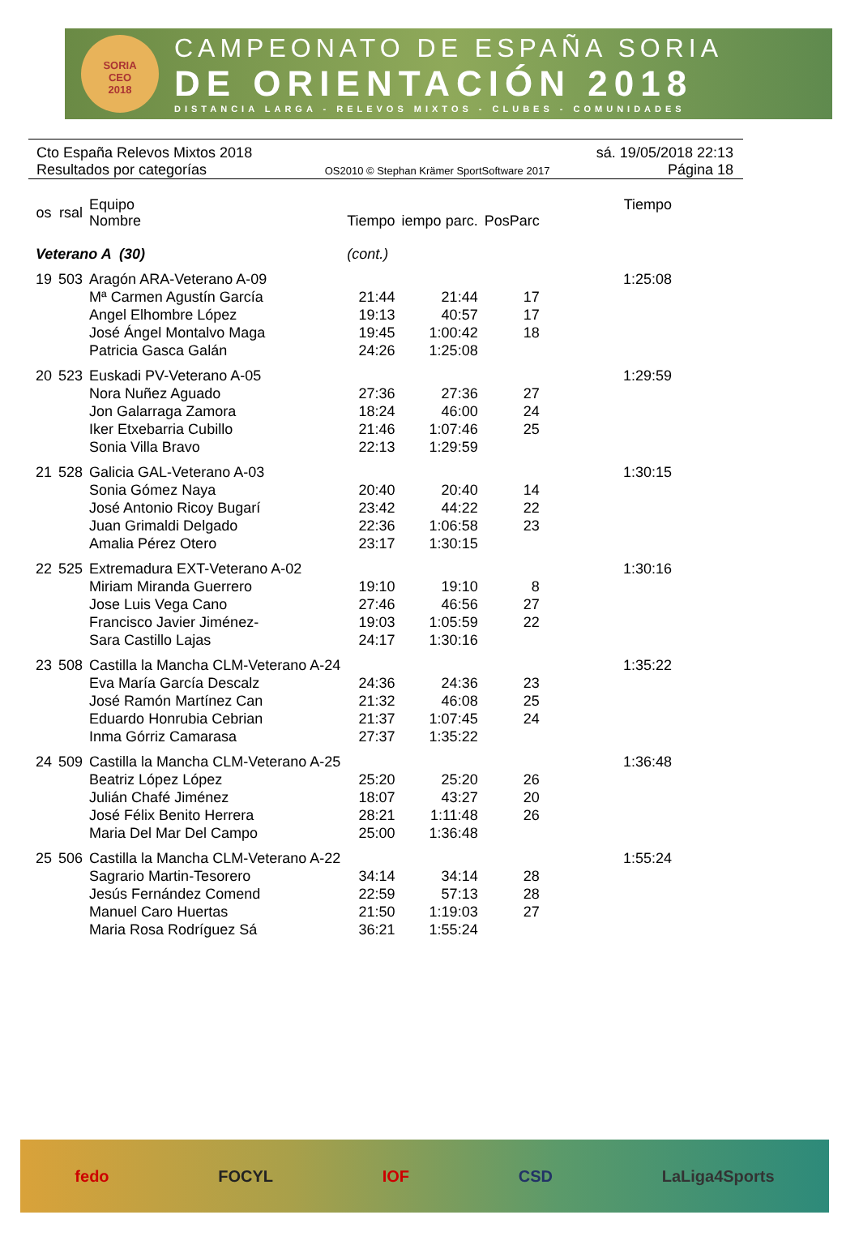SORIA
CEO
2018
CAMPEONATO DE ESPAÑA SORIA
DE ORIENTACIÓN 2018
DISTANCIA LARGA - RELEVOS MIXTOS - CLUBES - COMUNIDADES
Cto España Relevos Mixtos 2018 sá. 19/05/2018 22:13
Resultados por categorías OS2010 © Stephan Krämer SportSoftware 2017 Página 18
| os | rsal | Equipo Nombre | Tiempo | iempo parc. | PosParc | Tiempo |
| --- | --- | --- | --- | --- | --- | --- |
| Veterano A (30) | | | (cont.) | | | |
| 19 | 503 | Aragón ARA-Veterano A-09 | | | | 1:25:08 |
| | | Mª Carmen Agustín García | 21:44 | 21:44 | 17 | |
| | | Angel Elhombre López | 19:13 | 40:57 | 17 | |
| | | José Ángel Montalvo Maga | 19:45 | 1:00:42 | 18 | |
| | | Patricia Gasca Galán | 24:26 | 1:25:08 | | |
| 20 | 523 | Euskadi PV-Veterano A-05 | | | | 1:29:59 |
| | | Nora Nuñez Aguado | 27:36 | 27:36 | 27 | |
| | | Jon Galarraga Zamora | 18:24 | 46:00 | 24 | |
| | | Iker Etxebarria Cubillo | 21:46 | 1:07:46 | 25 | |
| | | Sonia Villa Bravo | 22:13 | 1:29:59 | | |
| 21 | 528 | Galicia GAL-Veterano A-03 | | | | 1:30:15 |
| | | Sonia Gómez Naya | 20:40 | 20:40 | 14 | |
| | | José Antonio Ricoy Bugarí | 23:42 | 44:22 | 22 | |
| | | Juan Grimaldi Delgado | 22:36 | 1:06:58 | 23 | |
| | | Amalia Pérez Otero | 23:17 | 1:30:15 | | |
| 22 | 525 | Extremadura EXT-Veterano A-02 | | | | 1:30:16 |
| | | Miriam Miranda Guerrero | 19:10 | 19:10 | 8 | |
| | | Jose Luis Vega Cano | 27:46 | 46:56 | 27 | |
| | | Francisco Javier Jiménez- | 19:03 | 1:05:59 | 22 | |
| | | Sara Castillo Lajas | 24:17 | 1:30:16 | | |
| 23 | 508 | Castilla la Mancha CLM-Veterano A-24 | | | | 1:35:22 |
| | | Eva María García Descalz | 24:36 | 24:36 | 23 | |
| | | José Ramón Martínez Can | 21:32 | 46:08 | 25 | |
| | | Eduardo Honrubia Cebrian | 21:37 | 1:07:45 | 24 | |
| | | Inma Górriz Camarasa | 27:37 | 1:35:22 | | |
| 24 | 509 | Castilla la Mancha CLM-Veterano A-25 | | | | 1:36:48 |
| | | Beatriz López López | 25:20 | 25:20 | 26 | |
| | | Julián Chafé Jiménez | 18:07 | 43:27 | 20 | |
| | | José Félix Benito Herrera | 28:21 | 1:11:48 | 26 | |
| | | Maria Del Mar Del Campo | 25:00 | 1:36:48 | | |
| 25 | 506 | Castilla la Mancha CLM-Veterano A-22 | | | | 1:55:24 |
| | | Sagrario Martin-Tesorero | 34:14 | 34:14 | 28 | |
| | | Jesús Fernández Comend | 22:59 | 57:13 | 28 | |
| | | Manuel Caro Huertas | 21:50 | 1:19:03 | 27 | |
| | | Maria Rosa Rodríguez Sá | 36:21 | 1:55:24 | | |
fedo FOCYL IOF CSD LaLiga4Sports